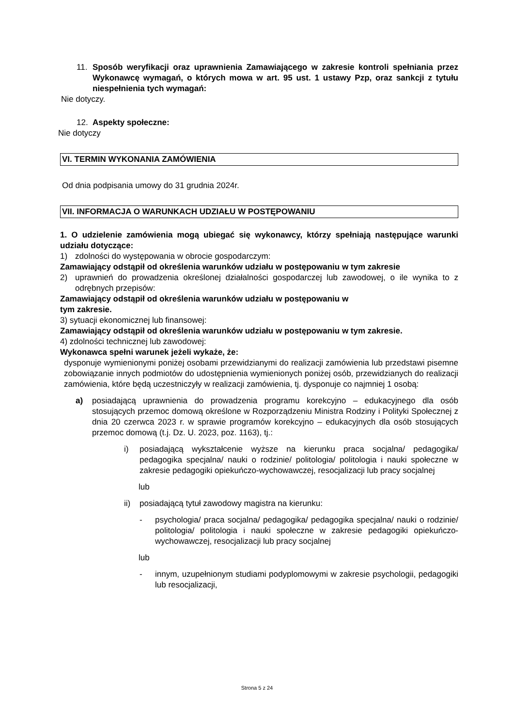11. Sposób weryfikacji oraz uprawnienia Zamawiającego w zakresie kontroli spełniania przez Wykonawcę wymagań, o których mowa w art. 95 ust. 1 ustawy Pzp, oraz sankcji z tytułu niespełnienia tych wymagań:
Nie dotyczy.
12. Aspekty społeczne:
Nie dotyczy
VI. TERMIN WYKONANIA ZAMÓWIENIA
Od dnia podpisania umowy do 31 grudnia 2024r.
VII. INFORMACJA O WARUNKACH UDZIAŁU W POSTĘPOWANIU
1. O udzielenie zamówienia mogą ubiegać się wykonawcy, którzy spełniają następujące warunki udziału dotyczące:
1) zdolności do występowania w obrocie gospodarczym:
Zamawiający odstąpił od określenia warunków udziału w postępowaniu w tym zakresie
2) uprawnień do prowadzenia określonej działalności gospodarczej lub zawodowej, o ile wynika to z odrębnych przepisów:
Zamawiający odstąpił od określenia warunków udziału w postępowaniu w
tym zakresie.
3) sytuacji ekonomicznej lub finansowej:
Zamawiający odstąpił od określenia warunków udziału w postępowaniu w tym zakresie.
4) zdolności technicznej lub zawodowej:
Wykonawca spełni warunek jeżeli wykaże, że:
dysponuje wymienionymi poniżej osobami przewidzianymi do realizacji zamówienia lub przedstawi pisemne zobowiązanie innych podmiotów do udostępnienia wymienionych poniżej osób, przewidzianych do realizacji zamówienia, które będą uczestniczyły w realizacji zamówienia, tj. dysponuje co najmniej 1 osobą:
a) posiadającą uprawnienia do prowadzenia programu korekcyjno – edukacyjnego dla osób stosujących przemoc domową określone w Rozporządzeniu Ministra Rodziny i Polityki Społecznej z dnia 20 czerwca 2023 r. w sprawie programów korekcyjno – edukacyjnych dla osób stosujących przemoc domową (t.j. Dz. U. 2023, poz. 1163), tj.:
i) posiadającą wykształcenie wyższe na kierunku praca socjalna/ pedagogika/ pedagogika specjalna/ nauki o rodzinie/ politologia/ politologia i nauki społeczne w zakresie pedagogiki opiekuńczo-wychowawczej, resocjalizacji lub pracy socjalnej
lub
ii) posiadającą tytuł zawodowy magistra na kierunku:
- psychologia/ praca socjalna/ pedagogika/ pedagogika specjalna/ nauki o rodzinie/ politologia/ politologia i nauki społeczne w zakresie pedagogiki opiekuńczo-wychowawczej, resocjalizacji lub pracy socjalnej
lub
- innym, uzupełnionym studiami podyplomowymi w zakresie psychologii, pedagogiki lub resocjalizacji,
Strona 5 z 24